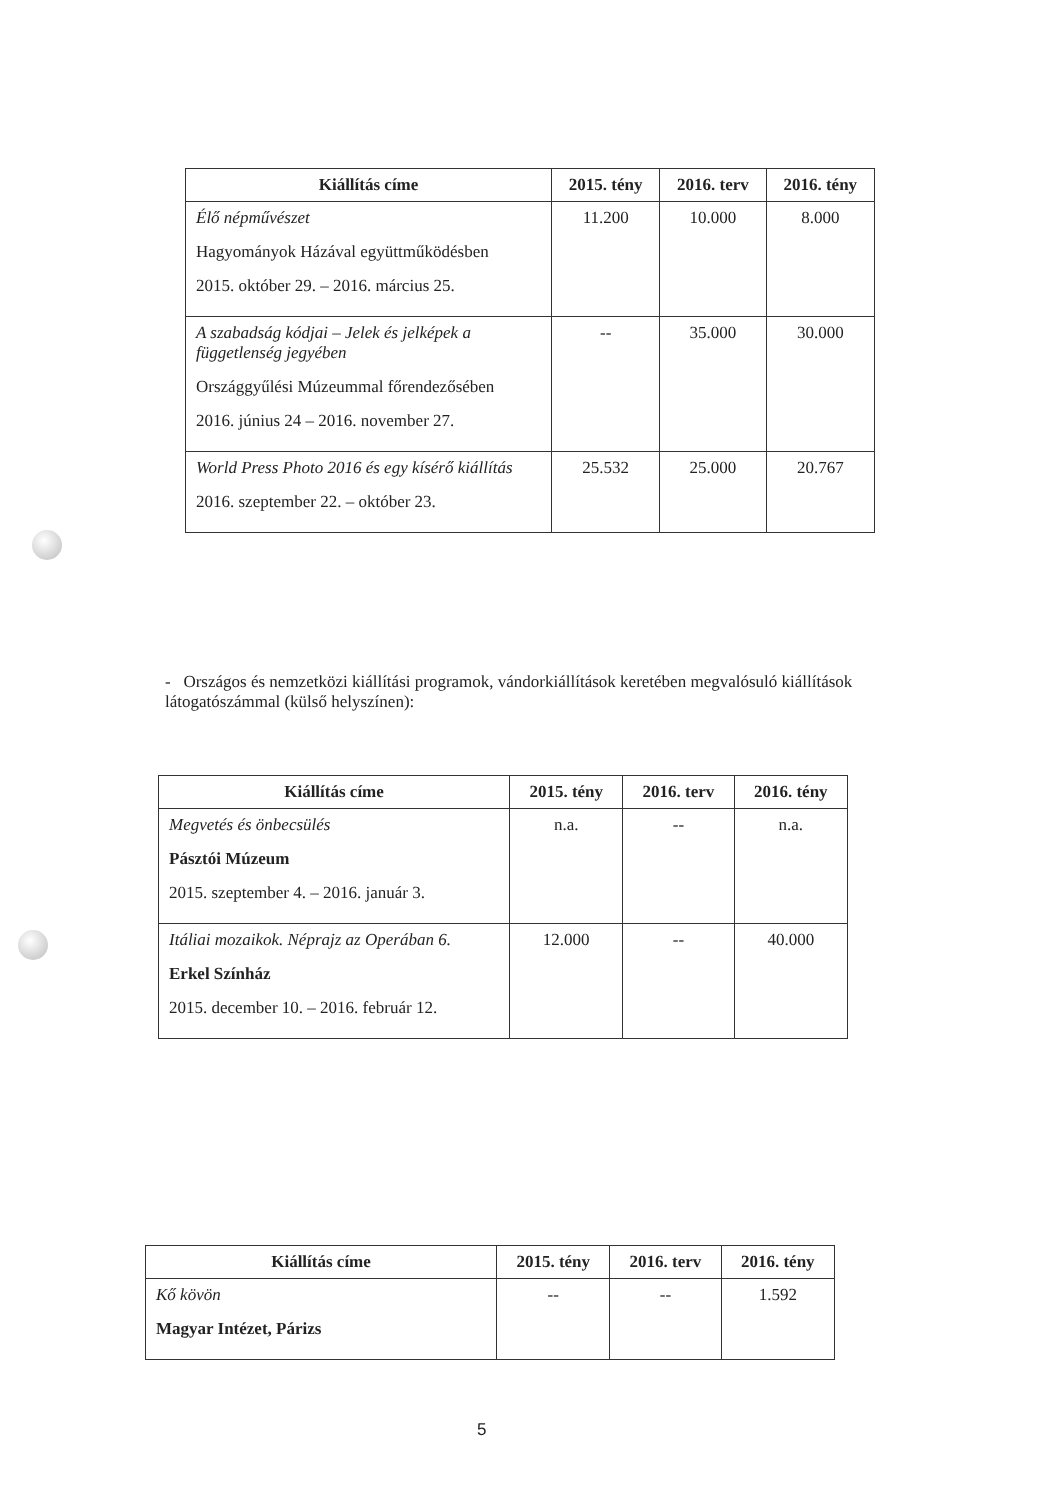| Kiállítás címe | 2015. tény | 2016. terv | 2016. tény |
| --- | --- | --- | --- |
| Élő népművészet Hagyományok Házával együttműködésben 2015. október 29. – 2016. március 25. | 11.200 | 10.000 | 8.000 |
| A szabadság kódjai – Jelek és jelképek a függetlenség jegyében Országgyűlési Múzeummal főrendezősében 2016. június 24 – 2016. november 27. | -- | 35.000 | 30.000 |
| World Press Photo 2016 és egy kísérő kiállítás 2016. szeptember 22. – október 23. | 25.532 | 25.000 | 20.767 |
- Országos és nemzetközi kiállítási programok, vándorkiállítások keretében megvalósuló kiállítások látogatószámmal (külső helyszínen):
| Kiállítás címe | 2015. tény | 2016. terv | 2016. tény |
| --- | --- | --- | --- |
| Megvetés és önbecsülés Pásztói Múzeum 2015. szeptember 4. – 2016. január 3. | n.a. | -- | n.a. |
| Itáliai mozaikok. Néprajz az Operában 6. Erkel Színház 2015. december 10. – 2016. február 12. | 12.000 | -- | 40.000 |
| Kiállítás címe | 2015. tény | 2016. terv | 2016. tény |
| --- | --- | --- | --- |
| Kő kövön Magyar Intézet, Párizs | -- | -- | 1.592 |
5